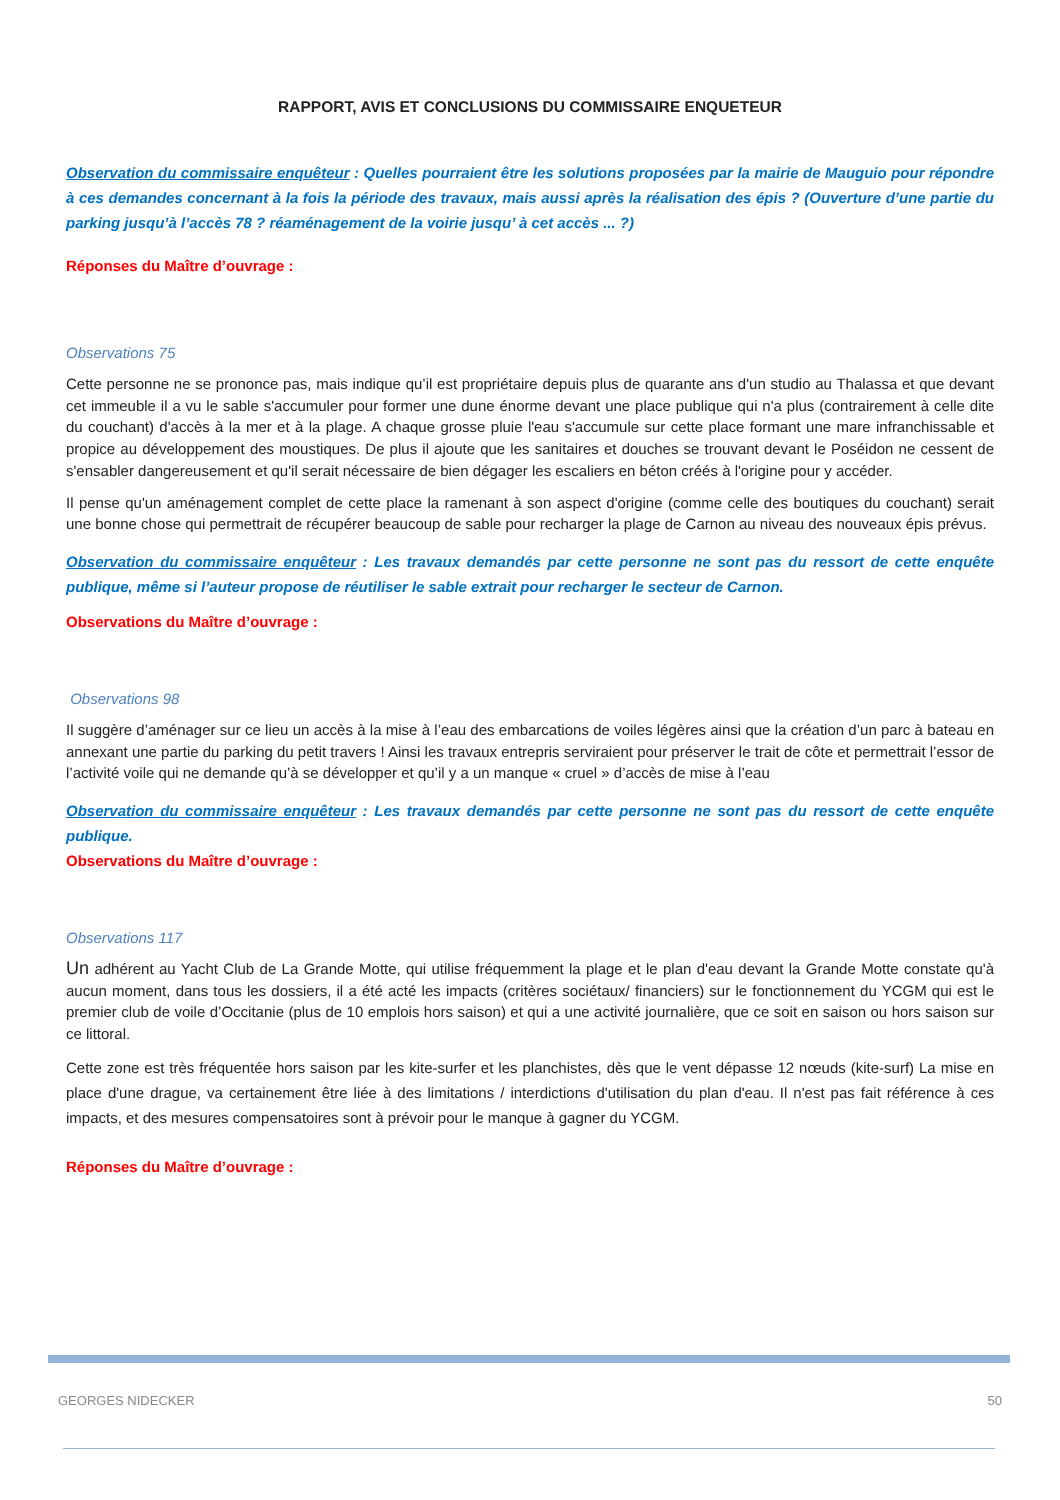RAPPORT, AVIS ET CONCLUSIONS DU COMMISSAIRE ENQUETEUR
Observation du commissaire enquêteur : Quelles pourraient être les solutions proposées par la mairie de Mauguio pour répondre à ces demandes concernant à la fois la période des travaux, mais aussi après la réalisation des épis ? (Ouverture d’une partie du parking jusqu’à l’accès 78 ? réaménagement de la voirie jusqu’ à cet accès ... ?)
Réponses du Maître d’ouvrage :
Observations 75
Cette personne ne se prononce pas, mais indique qu’il est propriétaire depuis plus de quarante ans d'un studio au Thalassa et que devant cet immeuble il a vu le sable s'accumuler pour former une dune énorme devant une place publique qui n'a plus (contrairement à celle dite du couchant) d'accès à la mer et à la plage. A chaque grosse pluie l'eau s'accumule sur cette place formant une mare infranchissable et propice au développement des moustiques. De plus il ajoute que les sanitaires et douches se trouvant devant le Poséidon ne cessent de s'ensabler dangereusement et qu'il serait nécessaire de bien dégager les escaliers en béton créés à l'origine pour y accéder.
Il pense qu'un aménagement complet de cette place la ramenant à son aspect d'origine (comme celle des boutiques du couchant) serait une bonne chose qui permettrait de récupérer beaucoup de sable pour recharger la plage de Carnon au niveau des nouveaux épis prévus.
Observation du commissaire enquêteur : Les travaux demandés par cette personne ne sont pas du ressort de cette enquête publique, même si l’auteur propose de réutiliser le sable extrait pour recharger le secteur de Carnon.
Observations du Maître d’ouvrage :
Observations 98
Il suggère d’aménager sur ce lieu un accès à la mise à l’eau des embarcations de voiles légères ainsi que la création d’un parc à bateau en annexant une partie du parking du petit travers ! Ainsi les travaux entrepris serviraient pour préserver le trait de côte et permettrait l’essor de l’activité voile qui ne demande qu’à se développer et qu’il y a un manque « cruel » d’accès de mise à l’eau
Observation du commissaire enquêteur : Les travaux demandés par cette personne ne sont pas du ressort de cette enquête publique.
Observations du Maître d’ouvrage :
Observations 117
Un adhérent au Yacht Club de La Grande Motte, qui utilise fréquemment la plage et le plan d'eau devant la Grande Motte constate qu'à aucun moment, dans tous les dossiers, il a été acté les impacts (critères sociétaux/ financiers) sur le fonctionnement du YCGM qui est le premier club de voile d’Occitanie (plus de 10 emplois hors saison) et qui a une activité journalière, que ce soit en saison ou hors saison sur ce littoral.
Cette zone est très fréquentée hors saison par les kite-surfer et les planchistes, dès que le vent dépasse 12 nœuds (kite-surf) La mise en place d'une drague, va certainement être liée à des limitations / interdictions d'utilisation du plan d'eau. Il n'est pas fait référence à ces impacts, et des mesures compensatoires sont à prévoir pour le manque à gagner du YCGM.
Réponses du Maître d’ouvrage :
GEORGES NIDECKER 50